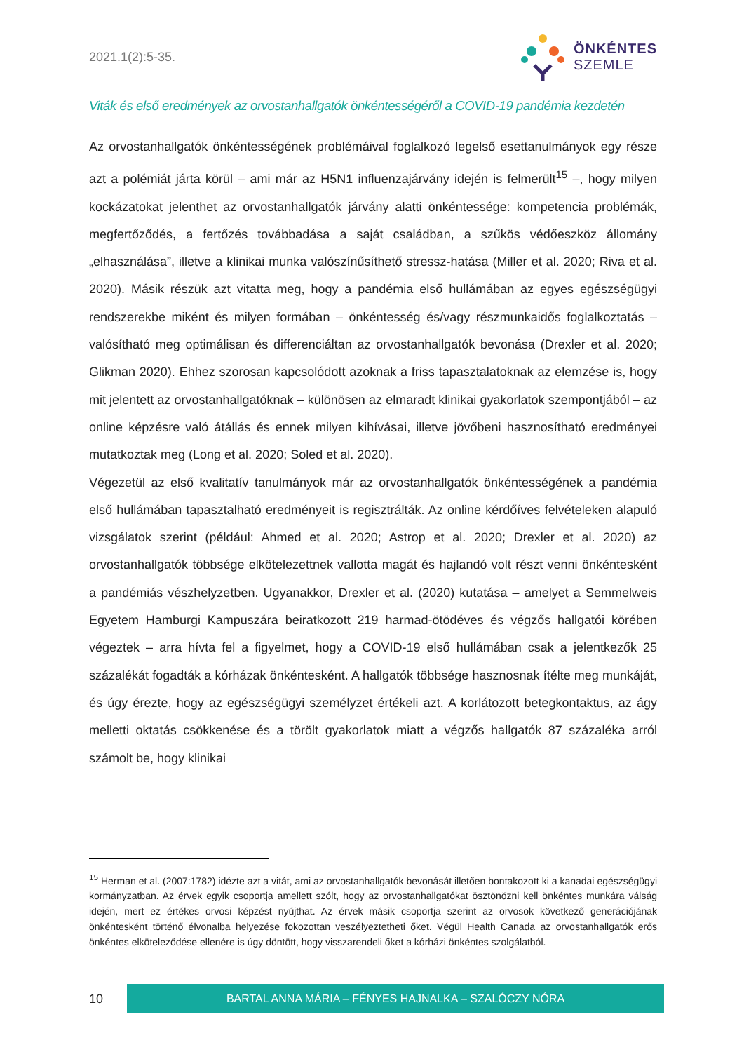2021.1(2):5-35.
ÖNKÉNTES
SZEMLE
Viták és első eredmények az orvostanhallgatók önkéntességéről a COVID-19 pandémia kezdetén
Az orvostanhallgatók önkéntességének problémáival foglalkozó legelső esettanulmányok egy része azt a polémiát járta körül – ami már az H5N1 influenzajárvány idején is felmerült<sup>15</sup> –, hogy milyen kockázatokat jelenthet az orvostanhallgatók járvány alatti önkéntessége: kompetencia problémák, megfertőződés, a fertőzés továbbadása a saját családban, a szűkös védőeszköz állomány „elhasználása”, illetve a klinikai munka valószínűsíthető stressz-hatása (Miller et al. 2020; Riva et al. 2020). Másik részük azt vitatta meg, hogy a pandémia első hullámában az egyes egészségügyi rendszerekbe miként és milyen formában – önkéntesség és/vagy részmunkaidős foglalkoztatás – valósítható meg optimálisan és differenciáltan az orvostanhallgatók bevonása (Drexler et al. 2020; Glikman 2020). Ehhez szorosan kapcsolódott azoknak a friss tapasztalatoknak az elemzése is, hogy mit jelentett az orvostanhallgatóknak – különösen az elmaradt klinikai gyakorlatok szempontjából – az online képzésre való átállás és ennek milyen kihívásai, illetve jövőbeni hasznosítható eredményei mutatkoztak meg (Long et al. 2020; Soled et al. 2020).
Végezetül az első kvalitatív tanulmányok már az orvostanhallgatók önkéntességének a pandémia első hullámában tapasztalható eredményeit is regisztrálták. Az online kérdőíves felvételeken alapuló vizsgálatok szerint (például: Ahmed et al. 2020; Astrop et al. 2020; Drexler et al. 2020) az orvostanhallgatók többsége elkötelezettnek vallotta magát és hajlandó volt részt venni önkéntesként a pandémiás vészhelyzetben. Ugyanakkor, Drexler et al. (2020) kutatása – amelyet a Semmelweis Egyetem Hamburgi Kampuszára beiratkozott 219 harmad-ötödéves és végzős hallgatói körében végeztek – arra hívta fel a figyelmet, hogy a COVID-19 első hullámában csak a jelentkezők 25 százalékát fogadták a kórházak önkéntesként. A hallgatók többsége hasznosnak ítélte meg munkáját, és úgy érezte, hogy az egészségügyi személyzet értékeli azt. A korlátozott betegkontaktus, az ágy melletti oktatás csökkenése és a törölt gyakorlatok miatt a végzős hallgatók 87 százaléka arról számolt be, hogy klinikai
<sup>15</sup> Herman et al. (2007:1782) idézte azt a vitát, ami az orvostanhallgatók bevonását illetően bontakozott ki a kanadai egészségügyi kormányzatban. Az érvek egyik csoportja amellett szólt, hogy az orvostanhallgatókat ösztönözni kell önkéntes munkára válság idején, mert ez értékes orvosi képzést nyújthat. Az érvek másik csoportja szerint az orvosok következő generációjának önkéntesként történő élvonalba helyezése fokozottan veszélyeztetheti őket. Végül Health Canada az orvostanhallgatók erős önkéntes elköteleződése ellenére is úgy döntött, hogy visszarendeli őket a kórházi önkéntes szolgálatból.
10
BARTAL ANNA MÁRIA – FÉNYES HAJNALKA – SZALÓCZY NÓRA